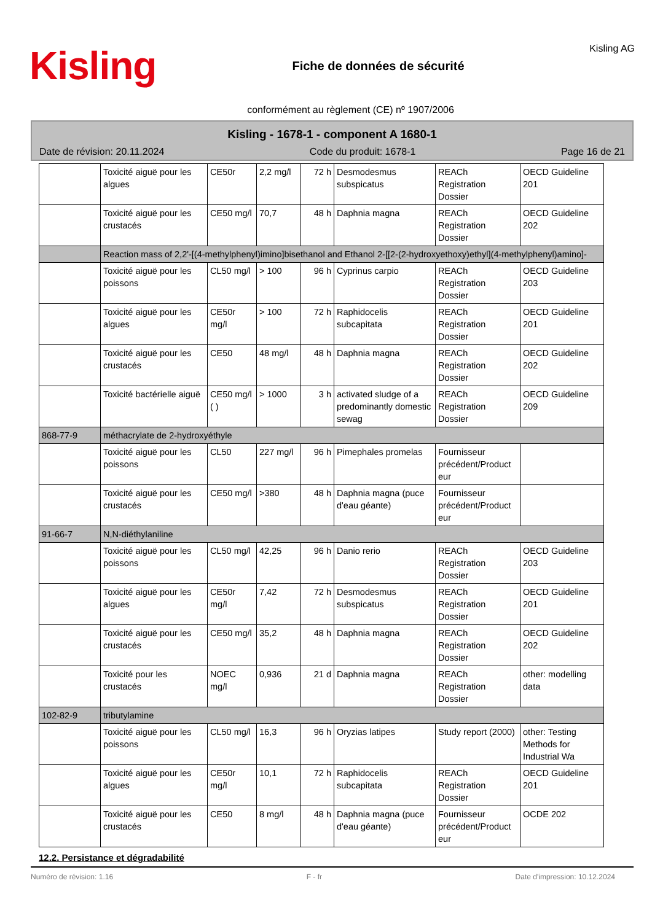Kisling
Fiche de données de sécurité
Kisling AG
conformément au règlement (CE) nº 1907/2006
Kisling - 1678-1 - component A 1680-1
Date de révision: 20.11.2024 Code du produit: 1678-1 Page 16 de 21
| | Toxicité aiguë pour les algues | CE50r | 2,2 mg/l | 72 h | Desmodesmus subspicatus | REACh Registration Dossier | OECD Guideline 201 |
| | Toxicité aiguë pour les crustacés | CE50 mg/l | 70,7 | 48 h | Daphnia magna | REACh Registration Dossier | OECD Guideline 202 |
| | Reaction mass of 2,2'-[(4-methylphenyl)imino]bisethanol and Ethanol 2-[[2-(2-hydroxyethoxy)ethyl](4-methylphenyl)amino]- | | | | | | |
| | Toxicité aiguë pour les poissons | CL50 mg/l | > 100 | 96 h | Cyprinus carpio | REACh Registration Dossier | OECD Guideline 203 |
| | Toxicité aiguë pour les algues | CE50r mg/l | > 100 | 72 h | Raphidocelis subcapitata | REACh Registration Dossier | OECD Guideline 201 |
| | Toxicité aiguë pour les crustacés | CE50 | 48 mg/l | 48 h | Daphnia magna | REACh Registration Dossier | OECD Guideline 202 |
| | Toxicité bactérielle aiguë | CE50 mg/l ( ) | > 1000 | 3 h | activated sludge of a predominantly domestic sewag | REACh Registration Dossier | OECD Guideline 209 |
| 868-77-9 | méthacrylate de 2-hydroxyéthyle | | | | | | |
| | Toxicité aiguë pour les poissons | CL50 | 227 mg/l | 96 h | Pimephales promelas | Fournisseur précédent/Product eur | |
| | Toxicité aiguë pour les crustacés | CE50 mg/l | >380 | 48 h | Daphnia magna (puce d'eau géante) | Fournisseur précédent/Product eur | |
| 91-66-7 | N,N-diéthylaniline | | | | | | |
| | Toxicité aiguë pour les poissons | CL50 mg/l | 42,25 | 96 h | Danio rerio | REACh Registration Dossier | OECD Guideline 203 |
| | Toxicité aiguë pour les algues | CE50r mg/l | 7,42 | 72 h | Desmodesmus subspicatus | REACh Registration Dossier | OECD Guideline 201 |
| | Toxicité aiguë pour les crustacés | CE50 mg/l | 35,2 | 48 h | Daphnia magna | REACh Registration Dossier | OECD Guideline 202 |
| | Toxicité pour les crustacés | NOEC mg/l | 0,936 | 21 d | Daphnia magna | REACh Registration Dossier | other: modelling data |
| 102-82-9 | tributylamine | | | | | | |
| | Toxicité aiguë pour les poissons | CL50 mg/l | 16,3 | 96 h | Oryzias latipes | Study report (2000) | other: Testing Methods for Industrial Wa |
| | Toxicité aiguë pour les algues | CE50r mg/l | 10,1 | 72 h | Raphidocelis subcapitata | REACh Registration Dossier | OECD Guideline 201 |
| | Toxicité aiguë pour les crustacés | CE50 | 8 mg/l | 48 h | Daphnia magna (puce d'eau géante) | Fournisseur précédent/Product eur | OCDE 202 |
12.2. Persistance et dégradabilité
Numéro de révision: 1.16 F - fr Date d'impression: 10.12.2024